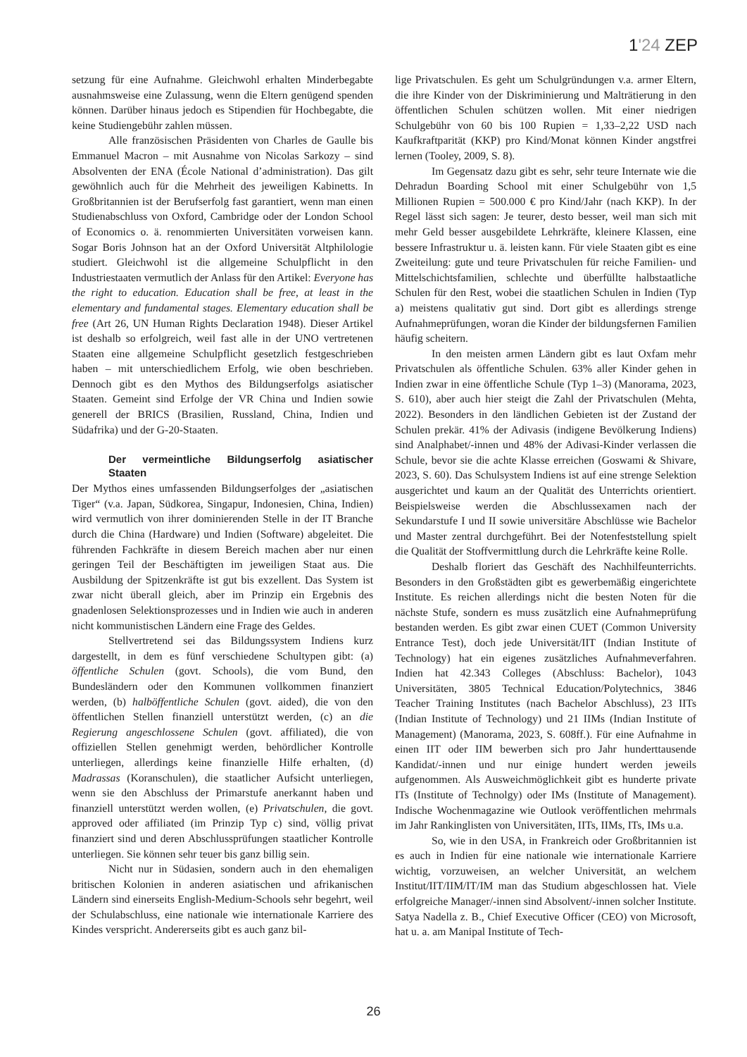1'24 ZEP
setzung für eine Aufnahme. Gleichwohl erhalten Minderbegabte ausnahmsweise eine Zulassung, wenn die Eltern genügend spenden können. Darüber hinaus jedoch es Stipendien für Hochbegabte, die keine Studiengebühr zahlen müssen.
Alle französischen Präsidenten von Charles de Gaulle bis Emmanuel Macron – mit Ausnahme von Nicolas Sarkozy – sind Absolventen der ENA (École National d’administration). Das gilt gewöhnlich auch für die Mehrheit des jeweiligen Kabinetts. In Großbritannien ist der Berufserfolg fast garantiert, wenn man einen Studienabschluss von Oxford, Cambridge oder der London School of Economics o. ä. renommierten Universitäten vorweisen kann. Sogar Boris Johnson hat an der Oxford Universität Altphilologie studiert. Gleichwohl ist die allgemeine Schulpflicht in den Industriestaaten vermutlich der Anlass für den Artikel: Everyone has the right to education. Education shall be free, at least in the elementary and fundamental stages. Elementary education shall be free (Art 26, UN Human Rights Declaration 1948). Dieser Artikel ist deshalb so erfolgreich, weil fast alle in der UNO vertretenen Staaten eine allgemeine Schulpflicht gesetzlich festgeschrieben haben – mit unterschiedlichem Erfolg, wie oben beschrieben. Dennoch gibt es den Mythos des Bildungserfolgs asiatischer Staaten. Gemeint sind Erfolge der VR China und Indien sowie generell der BRICS (Brasilien, Russland, China, Indien und Südafrika) und der G-20-Staaten.
Der vermeintliche Bildungserfolg asiatischer Staaten
Der Mythos eines umfassenden Bildungserfolges der „asiatischen Tiger“ (v.a. Japan, Südkorea, Singapur, Indonesien, China, Indien) wird vermutlich von ihrer dominierenden Stelle in der IT Branche durch die China (Hardware) und Indien (Software) abgeleitet. Die führenden Fachkräfte in diesem Bereich machen aber nur einen geringen Teil der Beschäftigten im jeweiligen Staat aus. Die Ausbildung der Spitzenkräfte ist gut bis exzellent. Das System ist zwar nicht überall gleich, aber im Prinzip ein Ergebnis des gnadenlosen Selektionsprozesses und in Indien wie auch in anderen nicht kommunistischen Ländern eine Frage des Geldes.
Stellvertretend sei das Bildungssystem Indiens kurz dargestellt, in dem es fünf verschiedene Schultypen gibt: (a) öffentliche Schulen (govt. Schools), die vom Bund, den Bundesländern oder den Kommunen vollkommen finanziert werden, (b) halböffentliche Schulen (govt. aided), die von den öffentlichen Stellen finanziell unterstützt werden, (c) an die Regierung angeschlossene Schulen (govt. affiliated), die von offiziellen Stellen genehmigt werden, behördlicher Kontrolle unterliegen, allerdings keine finanzielle Hilfe erhalten, (d) Madrassas (Koranschulen), die staatlicher Aufsicht unterliegen, wenn sie den Abschluss der Primarstufe anerkannt haben und finanziell unterstützt werden wollen, (e) Privatschulen, die govt. approved oder affiliated (im Prinzip Typ c) sind, völlig privat finanziert sind und deren Abschlussprüfungen staatlicher Kontrolle unterliegen. Sie können sehr teuer bis ganz billig sein.
Nicht nur in Südasien, sondern auch in den ehemaligen britischen Kolonien in anderen asiatischen und afrikanischen Ländern sind einerseits English-Medium-Schools sehr begehrt, weil der Schulabschluss, eine nationale wie internationale Karriere des Kindes verspricht. Andererseits gibt es auch ganz bil-
lige Privatschulen. Es geht um Schulgründungen v.a. armer Eltern, die ihre Kinder von der Diskriminierung und Malträtierung in den öffentlichen Schulen schützen wollen. Mit einer niedrigen Schulgebühr von 60 bis 100 Rupien = 1,33–2,22 USD nach Kaufkraftparität (KKP) pro Kind/Monat können Kinder angstfrei lernen (Tooley, 2009, S. 8).
Im Gegensatz dazu gibt es sehr, sehr teure Internate wie die Dehradun Boarding School mit einer Schulgebühr von 1,5 Millionen Rupien = 500.000 € pro Kind/Jahr (nach KKP). In der Regel lässt sich sagen: Je teurer, desto besser, weil man sich mit mehr Geld besser ausgebildete Lehrkräfte, kleinere Klassen, eine bessere Infrastruktur u. ä. leisten kann. Für viele Staaten gibt es eine Zweiteilung: gute und teure Privatschulen für reiche Familien- und Mittelschichtsfamilien, schlechte und überfüllte halbstaatliche Schulen für den Rest, wobei die staatlichen Schulen in Indien (Typ a) meistens qualitativ gut sind. Dort gibt es allerdings strenge Aufnahmeprüfungen, woran die Kinder der bildungsfernen Familien häufig scheitern.
In den meisten armen Ländern gibt es laut Oxfam mehr Privatschulen als öffentliche Schulen. 63% aller Kinder gehen in Indien zwar in eine öffentliche Schule (Typ 1–3) (Manorama, 2023, S. 610), aber auch hier steigt die Zahl der Privatschulen (Mehta, 2022). Besonders in den ländlichen Gebieten ist der Zustand der Schulen prekär. 41% der Adivasis (indigene Bevölkerung Indiens) sind Analphabet/-innen und 48% der Adivasi-Kinder verlassen die Schule, bevor sie die achte Klasse erreichen (Goswami & Shivare, 2023, S. 60). Das Schulsystem Indiens ist auf eine strenge Selektion ausgerichtet und kaum an der Qualität des Unterrichts orientiert. Beispielsweise werden die Abschlussexamen nach der Sekundarstufe I und II sowie universitäre Abschlüsse wie Bachelor und Master zentral durchgeführt. Bei der Notenfeststellung spielt die Qualität der Stoffvermittlung durch die Lehrkräfte keine Rolle.
Deshalb floriert das Geschäft des Nachhilfeunterrichts. Besonders in den Großstädten gibt es gewerbemäßig eingerichtete Institute. Es reichen allerdings nicht die besten Noten für die nächste Stufe, sondern es muss zusätzlich eine Aufnahmeprüfung bestanden werden. Es gibt zwar einen CUET (Common University Entrance Test), doch jede Universität/IIT (Indian Institute of Technology) hat ein eigenes zusätzliches Aufnahmeverfahren. Indien hat 42.343 Colleges (Abschluss: Bachelor), 1043 Universitäten, 3805 Technical Education/Polytechnics, 3846 Teacher Training Institutes (nach Bachelor Abschluss), 23 IITs (Indian Institute of Technology) und 21 IIMs (Indian Institute of Management) (Manorama, 2023, S. 608ff.). Für eine Aufnahme in einen IIT oder IIM bewerben sich pro Jahr hunderttausende Kandidat/-innen und nur einige hundert werden jeweils aufgenommen. Als Ausweichmöglichkeit gibt es hunderte private ITs (Institute of Technolgy) oder IMs (Institute of Management). Indische Wochenmagazine wie Outlook veröffentlichen mehrmals im Jahr Rankinglisten von Universitäten, IITs, IIMs, ITs, IMs u.a.
So, wie in den USA, in Frankreich oder Großbritannien ist es auch in Indien für eine nationale wie internationale Karriere wichtig, vorzuweisen, an welcher Universität, an welchem Institut/IIT/IIM/IT/IM man das Studium abgeschlossen hat. Viele erfolgreiche Manager/-innen sind Absolvent/-innen solcher Institute. Satya Nadella z. B., Chief Executive Officer (CEO) von Microsoft, hat u. a. am Manipal Institute of Tech-
26